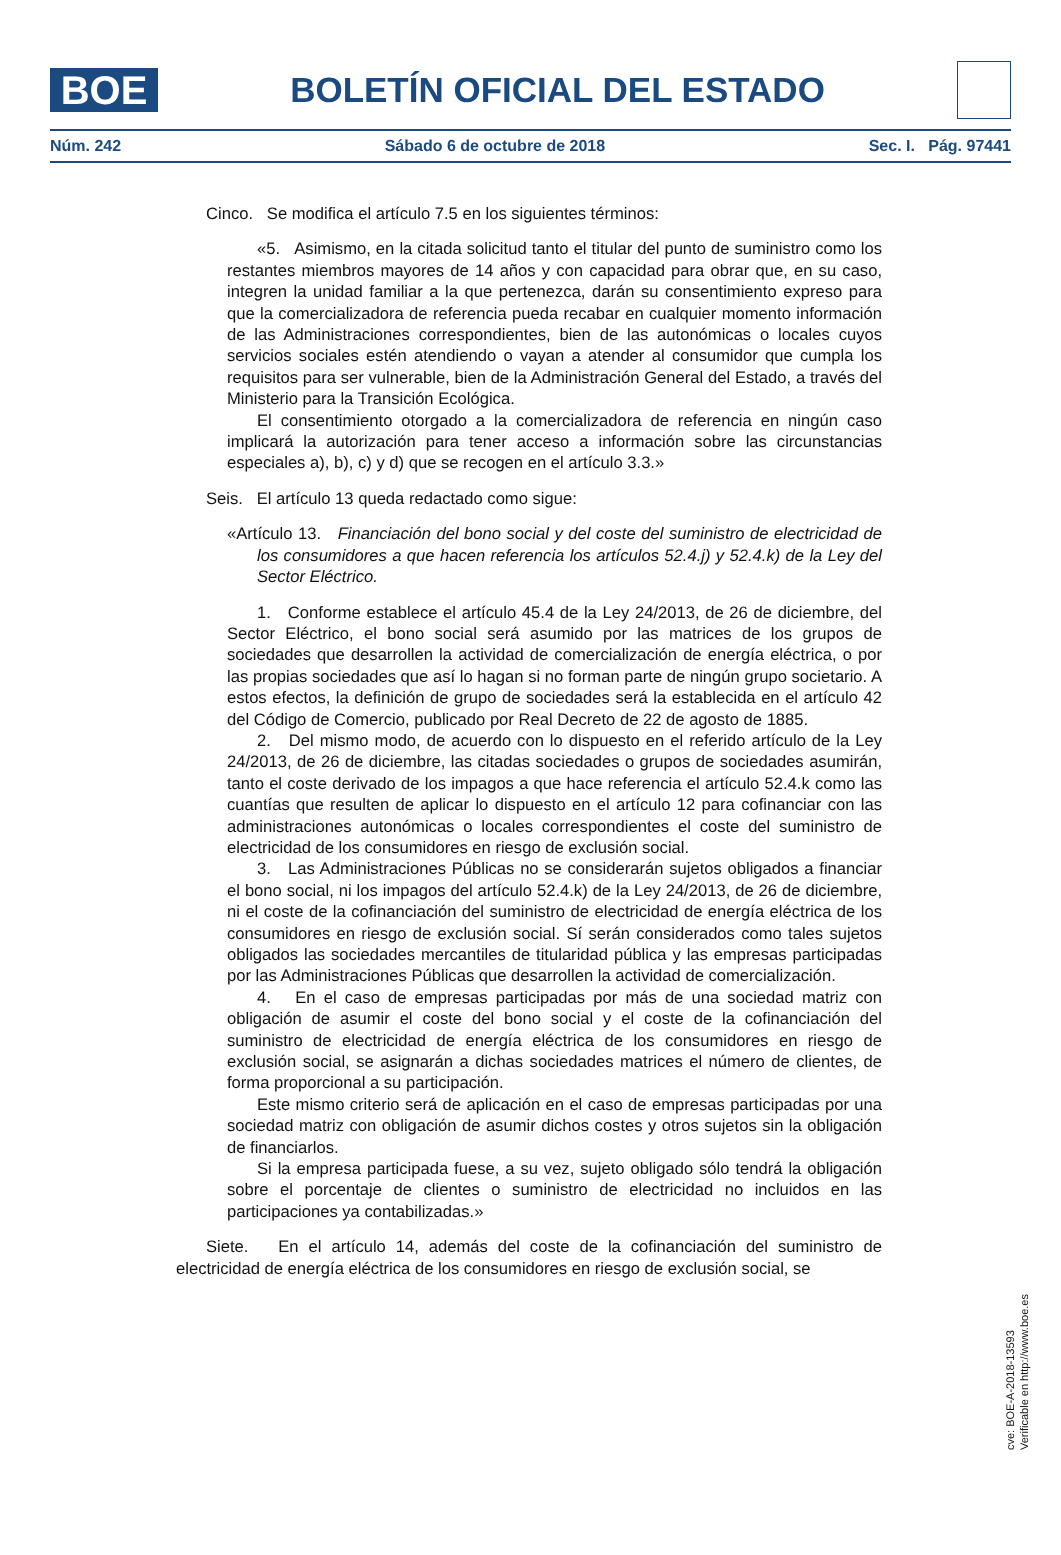BOE
BOLETÍN OFICIAL DEL ESTADO
Núm. 242 Sábado 6 de octubre de 2018 Sec. I. Pág. 97441
Cinco. Se modifica el artículo 7.5 en los siguientes términos:
«5. Asimismo, en la citada solicitud tanto el titular del punto de suministro como los restantes miembros mayores de 14 años y con capacidad para obrar que, en su caso, integren la unidad familiar a la que pertenezca, darán su consentimiento expreso para que la comercializadora de referencia pueda recabar en cualquier momento información de las Administraciones correspondientes, bien de las autonómicas o locales cuyos servicios sociales estén atendiendo o vayan a atender al consumidor que cumpla los requisitos para ser vulnerable, bien de la Administración General del Estado, a través del Ministerio para la Transición Ecológica.
El consentimiento otorgado a la comercializadora de referencia en ningún caso implicará la autorización para tener acceso a información sobre las circunstancias especiales a), b), c) y d) que se recogen en el artículo 3.3.»
Seis. El artículo 13 queda redactado como sigue:
«Artículo 13. Financiación del bono social y del coste del suministro de electricidad de los consumidores a que hacen referencia los artículos 52.4.j) y 52.4.k) de la Ley del Sector Eléctrico.
1. Conforme establece el artículo 45.4 de la Ley 24/2013, de 26 de diciembre, del Sector Eléctrico, el bono social será asumido por las matrices de los grupos de sociedades que desarrollen la actividad de comercialización de energía eléctrica, o por las propias sociedades que así lo hagan si no forman parte de ningún grupo societario. A estos efectos, la definición de grupo de sociedades será la establecida en el artículo 42 del Código de Comercio, publicado por Real Decreto de 22 de agosto de 1885.
2. Del mismo modo, de acuerdo con lo dispuesto en el referido artículo de la Ley 24/2013, de 26 de diciembre, las citadas sociedades o grupos de sociedades asumirán, tanto el coste derivado de los impagos a que hace referencia el artículo 52.4.k como las cuantías que resulten de aplicar lo dispuesto en el artículo 12 para cofinanciar con las administraciones autonómicas o locales correspondientes el coste del suministro de electricidad de los consumidores en riesgo de exclusión social.
3. Las Administraciones Públicas no se considerarán sujetos obligados a financiar el bono social, ni los impagos del artículo 52.4.k) de la Ley 24/2013, de 26 de diciembre, ni el coste de la cofinanciación del suministro de electricidad de energía eléctrica de los consumidores en riesgo de exclusión social. Sí serán considerados como tales sujetos obligados las sociedades mercantiles de titularidad pública y las empresas participadas por las Administraciones Públicas que desarrollen la actividad de comercialización.
4. En el caso de empresas participadas por más de una sociedad matriz con obligación de asumir el coste del bono social y el coste de la cofinanciación del suministro de electricidad de energía eléctrica de los consumidores en riesgo de exclusión social, se asignarán a dichas sociedades matrices el número de clientes, de forma proporcional a su participación.
Este mismo criterio será de aplicación en el caso de empresas participadas por una sociedad matriz con obligación de asumir dichos costes y otros sujetos sin la obligación de financiarlos.
Si la empresa participada fuese, a su vez, sujeto obligado sólo tendrá la obligación sobre el porcentaje de clientes o suministro de electricidad no incluidos en las participaciones ya contabilizadas.»
Siete. En el artículo 14, además del coste de la cofinanciación del suministro de electricidad de energía eléctrica de los consumidores en riesgo de exclusión social, se
cve: BOE-A-2018-13593
Verificable en http://www.boe.es